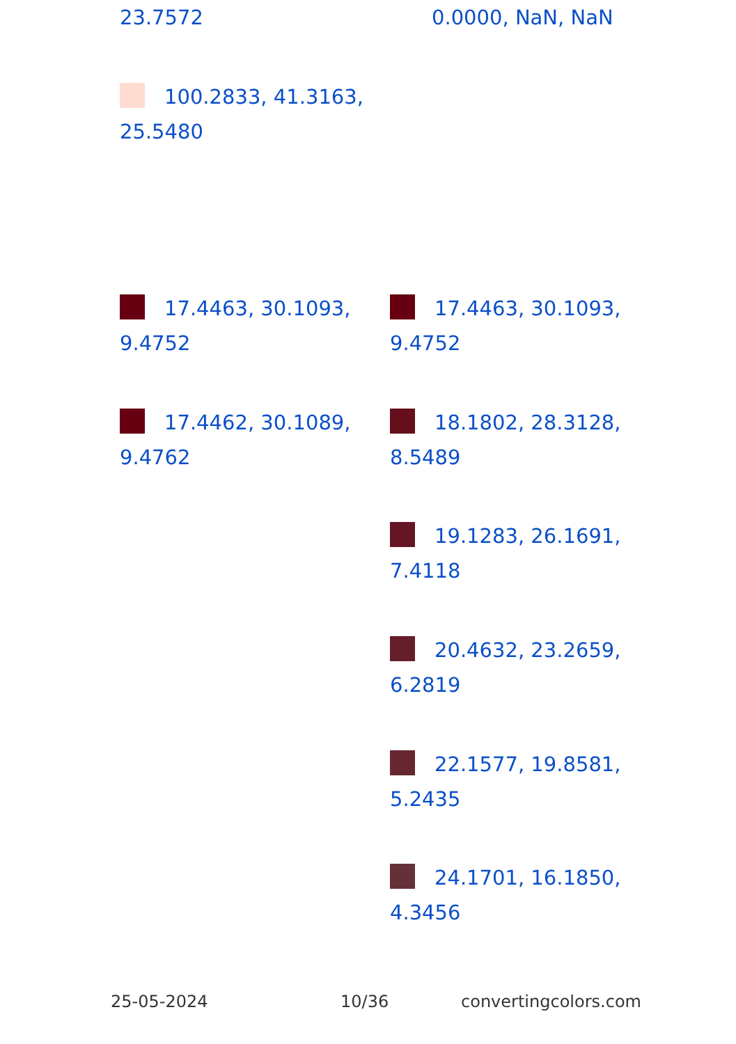23.7572 0.0000, NaN, NaN
100.2833, 41.3163, 25.5480
17.4463, 30.1093, 9.4752
17.4463, 30.1093, 9.4752
17.4462, 30.1089, 9.4762
18.1802, 28.3128, 8.5489
19.1283, 26.1691, 7.4118
20.4632, 23.2659, 6.2819
22.1577, 19.8581, 5.2435
24.1701, 16.1850, 4.3456
25-05-2024 10/36 convertingcolors.com